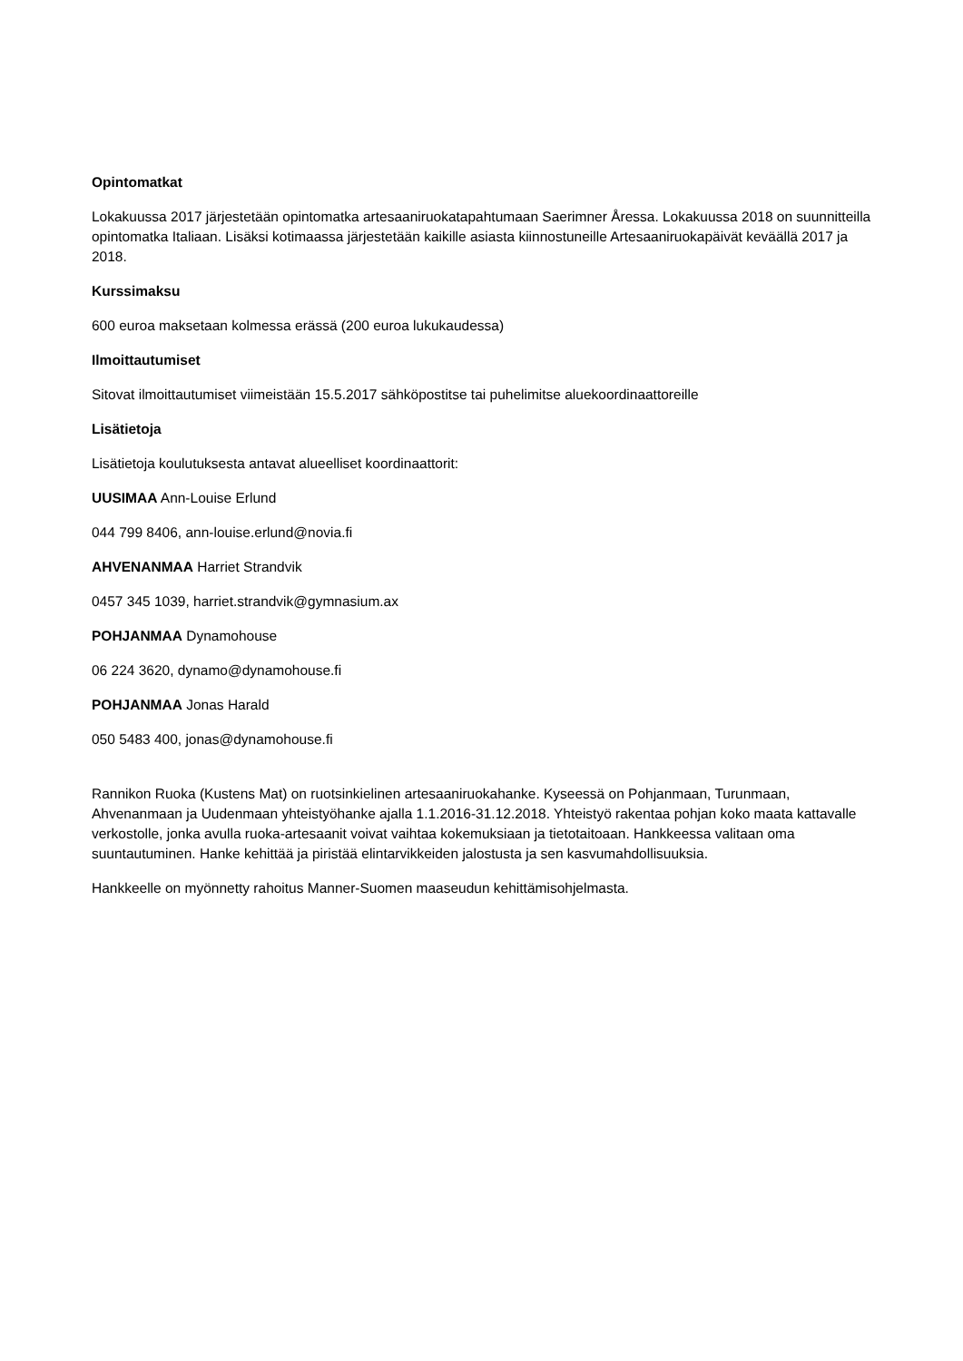Opintomatkat
Lokakuussa 2017 järjestetään opintomatka artesaaniruokatapahtumaan Saerimner Åressa. Lokakuussa 2018 on suunnitteilla opintomatka Italiaan. Lisäksi kotimaassa järjestetään kaikille asiasta kiinnostuneille Artesaaniruokapäivät keväällä 2017 ja 2018.
Kurssimaksu
600 euroa maksetaan kolmessa erässä (200 euroa lukukaudessa)
Ilmoittautumiset
Sitovat ilmoittautumiset viimeistään 15.5.2017 sähköpostitse tai puhelimitse aluekoordinaattoreille
Lisätietoja
Lisätietoja koulutuksesta antavat alueelliset koordinaattorit:
UUSIMAA Ann-Louise Erlund
044 799 8406, ann-louise.erlund@novia.fi
AHVENANMAA Harriet Strandvik
0457 345 1039, harriet.strandvik@gymnasium.ax
POHJANMAA Dynamohouse
06 224 3620, dynamo@dynamohouse.fi
POHJANMAA Jonas Harald
050 5483 400, jonas@dynamohouse.fi
Rannikon Ruoka (Kustens Mat) on ruotsinkielinen artesaaniruokahanke. Kyseessä on Pohjanmaan, Turunmaan, Ahvenanmaan ja Uudenmaan yhteistyöhanke ajalla 1.1.2016-31.12.2018. Yhteistyö rakentaa pohjan koko maata kattavalle verkostolle, jonka avulla ruoka-artesaanit voivat vaihtaa kokemuksiaan ja tietotaitoaan. Hankkeessa valitaan oma suuntautuminen. Hanke kehittää ja piristää elintarvikkeiden jalostusta ja sen kasvumahdollisuuksia.
Hankkeelle on myönnetty rahoitus Manner-Suomen maaseudun kehittämisohjelmasta.